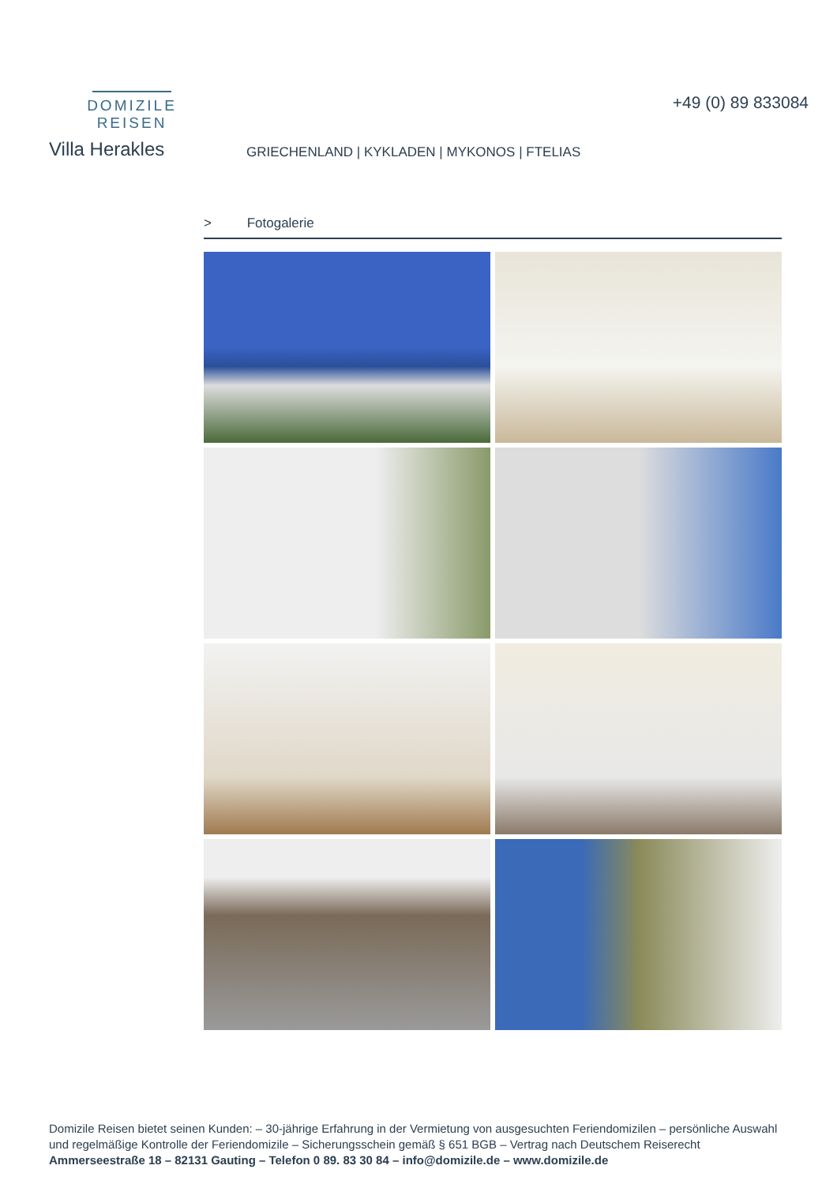DOMIZILE REISEN
+49 (0) 89 833084
Villa Herakles
GRIECHENLAND | KYKLADEN | MYKONOS | FTELIAS
> Fotogalerie
Domizile Reisen bietet seinen Kunden: – 30-jährige Erfahrung in der Vermietung von ausgesuchten Feriendomizilen – persönliche Auswahl und regelmäßige Kontrolle der Feriendomizile – Sicherungsschein gemäß § 651 BGB – Vertrag nach Deutschem Reiserecht
Ammerseestraße 18 – 82131 Gauting – Telefon 0 89. 83 30 84 – info@domizile.de – www.domizile.de